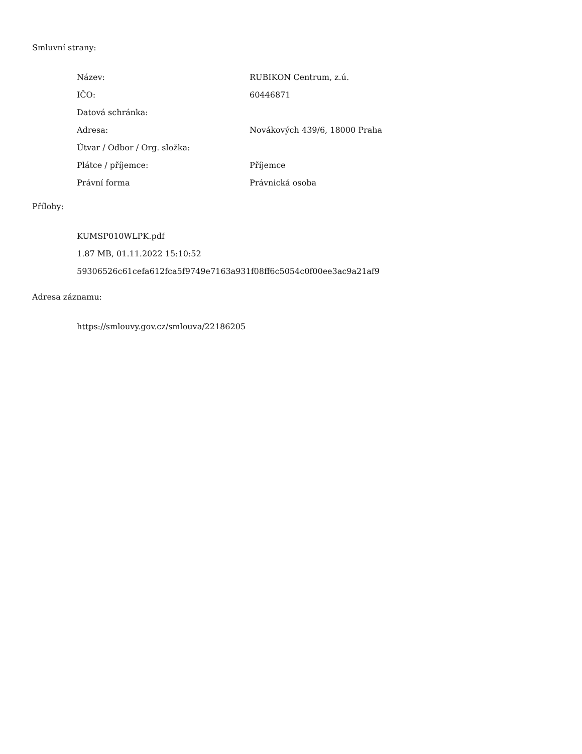Smluvní strany:
| Název: | RUBIKON Centrum, z.ú. |
| IČO: | 60446871 |
| Datová schránka: | |
| Adresa: | Novákových 439/6, 18000 Praha |
| Útvar / Odbor / Org. složka: | |
| Plátce / příjemce: | Příjemce |
| Právní forma | Právnická osoba |
Přílohy:
KUMSP010WLPK.pdf
1.87 MB, 01.11.2022 15:10:52
59306526c61cefa612fca5f9749e7163a931f08ff6c5054c0f00ee3ac9a21af9
Adresa záznamu:
https://smlouvy.gov.cz/smlouva/22186205